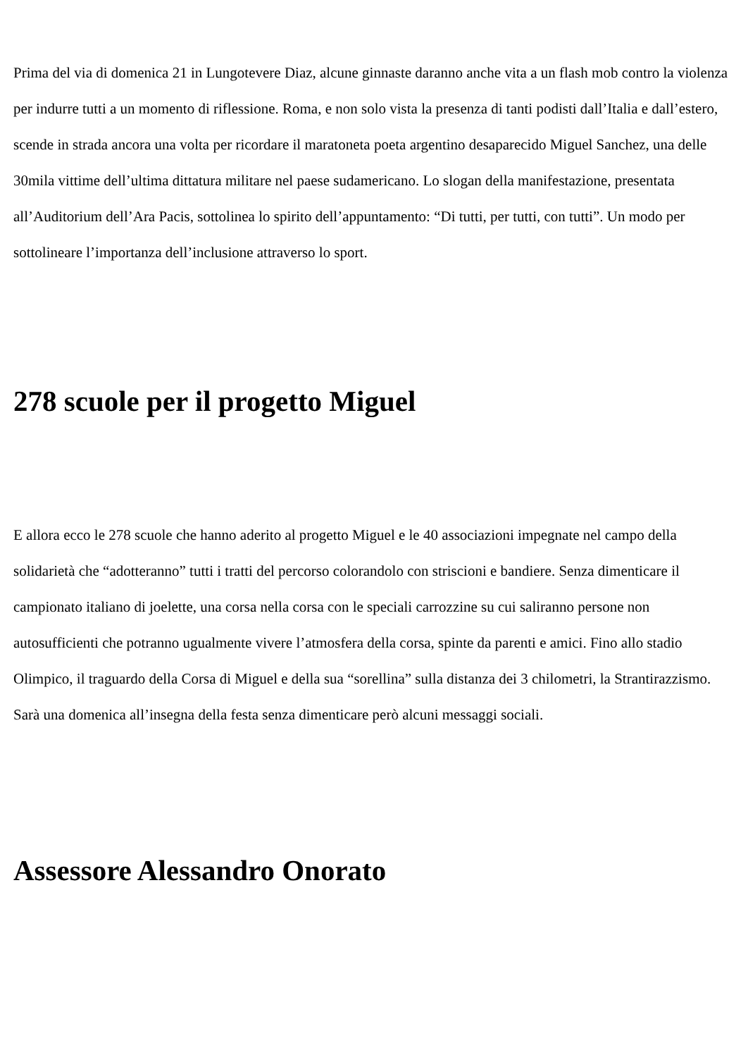Prima del via di domenica 21 in Lungotevere Diaz, alcune ginnaste daranno anche vita a un flash mob contro la violenza per indurre tutti a un momento di riflessione. Roma, e non solo vista la presenza di tanti podisti dall’Italia e dall’estero, scende in strada ancora una volta per ricordare il maratoneta poeta argentino desaparecido Miguel Sanchez, una delle 30mila vittime dell’ultima dittatura militare nel paese sudamericano. Lo slogan della manifestazione, presentata all’Auditorium dell’Ara Pacis, sottolinea lo spirito dell’appuntamento: “Di tutti, per tutti, con tutti”. Un modo per sottolineare l’importanza dell’inclusione attraverso lo sport.
278 scuole per il progetto Miguel
E allora ecco le 278 scuole che hanno aderito al progetto Miguel e le 40 associazioni impegnate nel campo della solidarietà che “adotteranno” tutti i tratti del percorso colorandolo con striscioni e bandiere. Senza dimenticare il campionato italiano di joelette, una corsa nella corsa con le speciali carrozzine su cui saliranno persone non autosufficienti che potranno ugualmente vivere l’atmosfera della corsa, spinte da parenti e amici. Fino allo stadio Olimpico, il traguardo della Corsa di Miguel e della sua “sorellina” sulla distanza dei 3 chilometri, la Strantirazzismo. Sarà una domenica all’insegna della festa senza dimenticare però alcuni messaggi sociali.
Assessore Alessandro Onorato